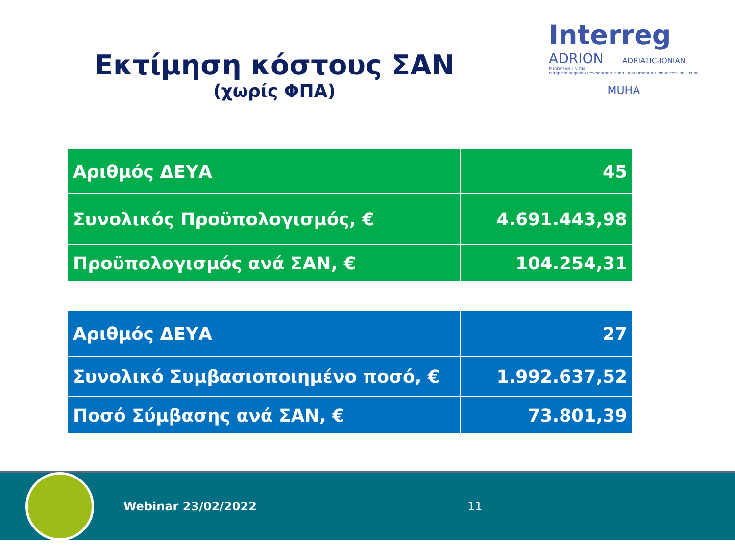Εκτίμηση κόστους ΣΑΝ
(χωρίς ΦΠΑ)
Interreg
ADRION ADRIATIC-IONIAN
EUROPEAN UNION
European Regional Development Fund - Instrument for Pre-Accession II Fund
MUHA
| Αριθμός ΔΕΥΑ | 45 |
| Συνολικός Προϋπολογισμός, € | 4.691.443,98 |
| Προϋπολογισμός ανά ΣΑΝ, € | 104.254,31 |
| Αριθμός ΔΕΥΑ | 27 |
| Συνολικό Συμβασιοποιημένο ποσό, € | 1.992.637,52 |
| Ποσό Σύμβασης ανά ΣΑΝ, € | 73.801,39 |
Webinar 23/02/2022 11